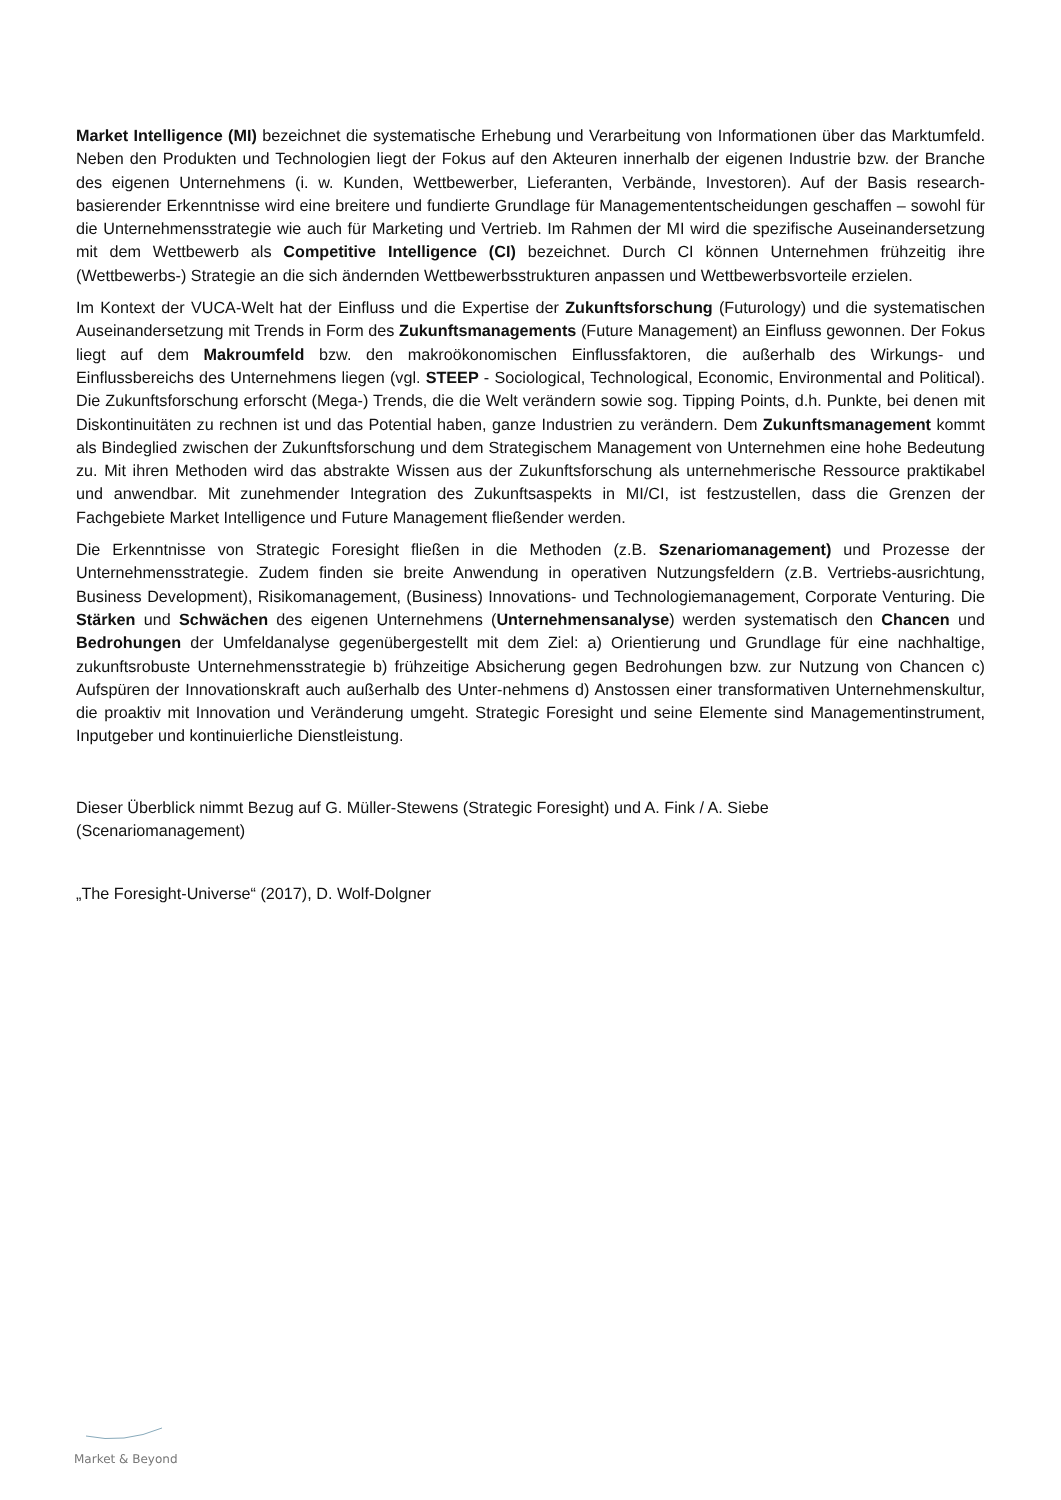Market Intelligence (MI) bezeichnet die systematische Erhebung und Verarbeitung von Informationen über das Marktumfeld. Neben den Produkten und Technologien liegt der Fokus auf den Akteuren innerhalb der eigenen Industrie bzw. der Branche des eigenen Unternehmens (i. w. Kunden, Wettbewerber, Lieferanten, Verbände, Investoren). Auf der Basis research-basierender Erkenntnisse wird eine breitere und fundierte Grundlage für Managemententscheidungen geschaffen – sowohl für die Unternehmensstrategie wie auch für Marketing und Vertrieb. Im Rahmen der MI wird die spezifische Auseinandersetzung mit dem Wettbewerb als Competitive Intelligence (CI) bezeichnet. Durch CI können Unternehmen frühzeitig ihre (Wettbewerbs-) Strategie an die sich ändernden Wettbewerbsstrukturen anpassen und Wettbewerbsvorteile erzielen.
Im Kontext der VUCA-Welt hat der Einfluss und die Expertise der Zukunftsforschung (Futurology) und die systematischen Auseinandersetzung mit Trends in Form des Zukunftsmanagements (Future Management) an Einfluss gewonnen. Der Fokus liegt auf dem Makroumfeld bzw. den makroökonomischen Einflussfaktoren, die außerhalb des Wirkungs- und Einflussbereichs des Unternehmens liegen (vgl. STEEP - Sociological, Technological, Economic, Environmental and Political). Die Zukunftsforschung erforscht (Mega-) Trends, die die Welt verändern sowie sog. Tipping Points, d.h. Punkte, bei denen mit Diskontinuitäten zu rechnen ist und das Potential haben, ganze Industrien zu verändern. Dem Zukunftsmanagement kommt als Bindeglied zwischen der Zukunftsforschung und dem Strategischem Management von Unternehmen eine hohe Bedeutung zu. Mit ihren Methoden wird das abstrakte Wissen aus der Zukunftsforschung als unternehmerische Ressource praktikabel und anwendbar. Mit zunehmender Integration des Zukunftsaspekts in MI/CI, ist festzustellen, dass die Grenzen der Fachgebiete Market Intelligence und Future Management fließender werden.
Die Erkenntnisse von Strategic Foresight fließen in die Methoden (z.B. Szenariomanagement) und Prozesse der Unternehmensstrategie. Zudem finden sie breite Anwendung in operativen Nutzungsfeldern (z.B. Vertriebs-ausrichtung, Business Development), Risikomanagement, (Business) Innovations- und Technologiemanagement, Corporate Venturing. Die Stärken und Schwächen des eigenen Unternehmens (Unternehmensanalyse) werden systematisch den Chancen und Bedrohungen der Umfeldanalyse gegenübergestellt mit dem Ziel: a) Orientierung und Grundlage für eine nachhaltige, zukunftsrobuste Unternehmensstrategie b) frühzeitige Absicherung gegen Bedrohungen bzw. zur Nutzung von Chancen c) Aufspüren der Innovationskraft auch außerhalb des Unter-nehmens d) Anstossen einer transformativen Unternehmenskultur, die proaktiv mit Innovation und Veränderung umgeht. Strategic Foresight und seine Elemente sind Managementinstrument, Inputgeber und kontinuierliche Dienstleistung.
Dieser Überblick nimmt Bezug auf G. Müller-Stewens (Strategic Foresight) und A. Fink / A. Siebe
(Scenariomanagement)
„The Foresight-Universe“ (2017), D. Wolf-Dolgner
Market & Beyond